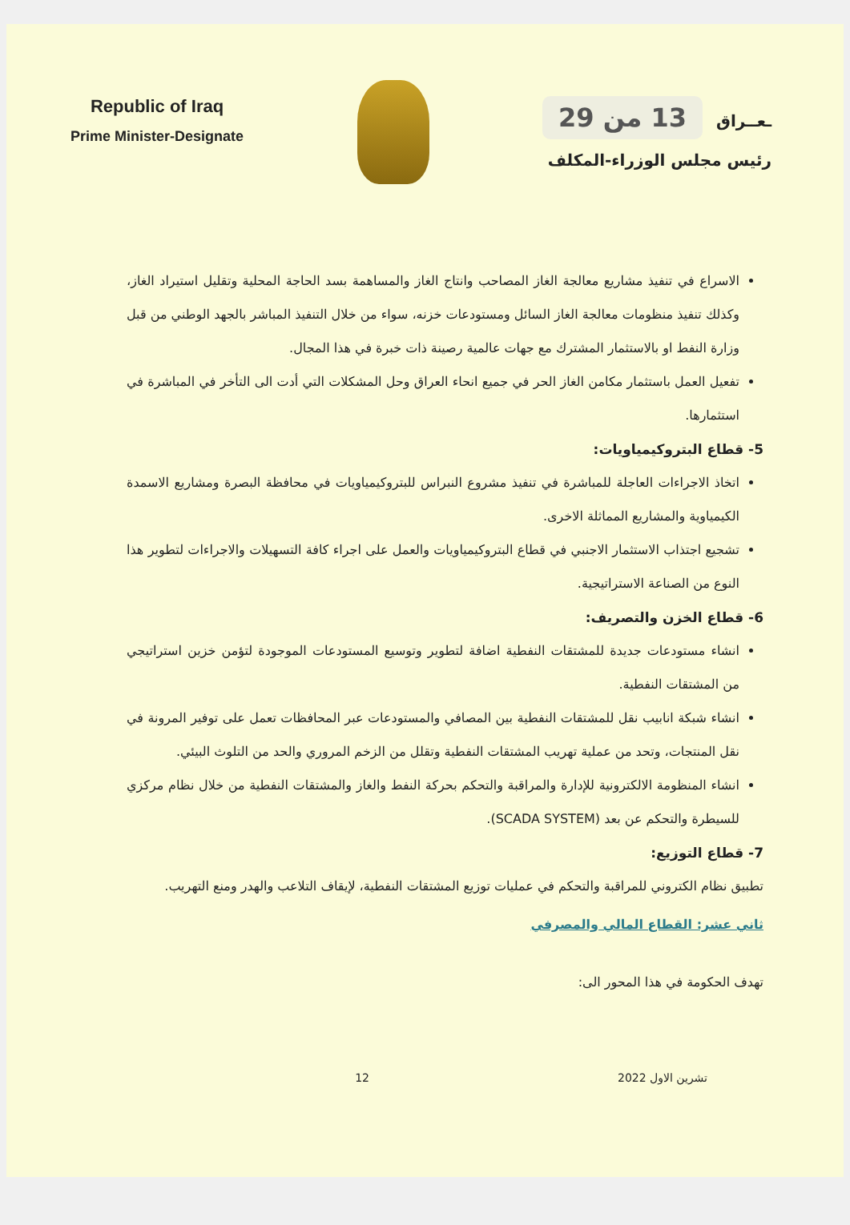Republic of Iraq
Prime Minister-Designate
ـعــراق 13 من 29
رئيس مجلس الوزراء-المكلف
الاسراع في تنفيذ مشاريع معالجة الغاز المصاحب وانتاج الغاز والمساهمة بسد الحاجة المحلية وتقليل استيراد الغاز، وكذلك تنفيذ منظومات معالجة الغاز السائل ومستودعات خزنه، سواء من خلال التنفيذ المباشر بالجهد الوطني من قبل وزارة النفط او بالاستثمار المشترك مع جهات عالمية رصينة ذات خبرة في هذا المجال.
تفعيل العمل باستثمار مكامن الغاز الحر في جميع انحاء العراق وحل المشكلات التي أدت الى التأخر في المباشرة في استثمارها.
5- قطاع البتروكيمياويات:
اتخاذ الاجراءات العاجلة للمباشرة في تنفيذ مشروع النبراس للبتروكيمياويات في محافظة البصرة ومشاريع الاسمدة الكيمياوية والمشاريع المماثلة الاخرى.
تشجيع اجتذاب الاستثمار الاجنبي في قطاع البتروكيمياويات والعمل على اجراء كافة التسهيلات والاجراءات لتطوير هذا النوع من الصناعة الاستراتيجية.
6- قطاع الخزن والتصريف:
انشاء مستودعات جديدة للمشتقات النفطية اضافة لتطوير وتوسيع المستودعات الموجودة لتؤمن خزين استراتيجي من المشتقات النفطية.
انشاء شبكة انابيب نقل للمشتقات النفطية بين المصافي والمستودعات عبر المحافظات تعمل على توفير المرونة في نقل المنتجات، وتحد من عملية تهريب المشتقات النفطية وتقلل من الزخم المروري والحد من التلوث البيئي.
انشاء المنظومة الالكترونية للإدارة والمراقبة والتحكم بحركة النفط والغاز والمشتقات النفطية من خلال نظام مركزي للسيطرة والتحكم عن بعد (SCADA SYSTEM).
7- قطاع التوزيع:
تطبيق نظام الكتروني للمراقبة والتحكم في عمليات توزيع المشتقات النفطية، لإيقاف التلاعب والهدر ومنع التهريب.
ثاني عشر: القطاع المالي والمصرفي
تهدف الحكومة في هذا المحور الى:
تشرين الاول 2022 12